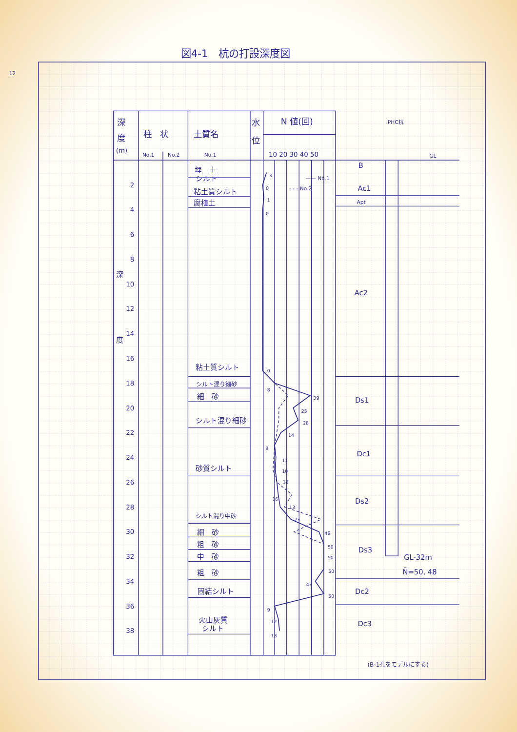図4-1　杭の打設深度図
12
深
度
(m)
柱　状
土質名
水
位
N 値(回)
PHC杭
No.1
No.2
No.1
10 20 30 40 50
—— No.1
- - - No.2
GL
2
4
6
8
10
12
14
16
18
20
22
24
26
28
30
32
34
36
38
深
度
埋　土
シルト
粘土質シルト
腐植土
粘土質シルト
シルト混り細砂
細　砂
シルト混り細砂
砂質シルト
シルト混り中砂
細　砂
粗　砂
中　砂
粗　砂
固結シルト
火山灰質
シルト
3
0
1
0
0
8
39
25
28
14
8
11
10
12
16
13
23
46
50
50
50
43
50
9
12
13
B
Ac1
Apt
Ac2
Ds1
Dc1
Ds2
Ds3
Dc2
Dc3
GL-32m
N̄=50, 48
(B-1孔をモデルにする)